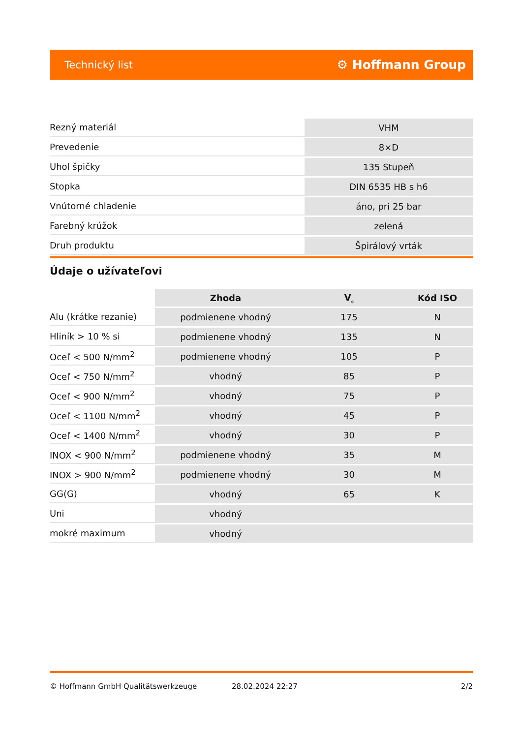Technický list ⚙ Hoffmann Group
| Rezný materiál | VHM |
| Prevedenie | 8×D |
| Uhol špičky | 135 Stupeň |
| Stopka | DIN 6535 HB s h6 |
| Vnútorné chladenie | áno, pri 25 bar |
| Farebný krúžok | zelená |
| Druh produktu | Špirálový vrták |
Údaje o užívateľovi
| | Zhoda | V<sub>c</sub> | Kód ISO |
| --- | --- | --- | --- |
| Alu (krátke rezanie) | podmienene vhodný | 175 | N |
| Hliník > 10 % si | podmienene vhodný | 135 | N |
| Oceľ < 500 N/mm<sup>2</sup> | podmienene vhodný | 105 | P |
| Oceľ < 750 N/mm<sup>2</sup> | vhodný | 85 | P |
| Oceľ < 900 N/mm<sup>2</sup> | vhodný | 75 | P |
| Oceľ < 1100 N/mm<sup>2</sup> | vhodný | 45 | P |
| Oceľ < 1400 N/mm<sup>2</sup> | vhodný | 30 | P |
| INOX < 900 N/mm<sup>2</sup> | podmienene vhodný | 35 | M |
| INOX > 900 N/mm<sup>2</sup> | podmienene vhodný | 30 | M |
| GG(G) | vhodný | 65 | K |
| Uni | vhodný | | |
| mokré maximum | vhodný | | |
© Hoffmann GmbH Qualitätswerkzeuge 28.02.2024 22:27 2/2